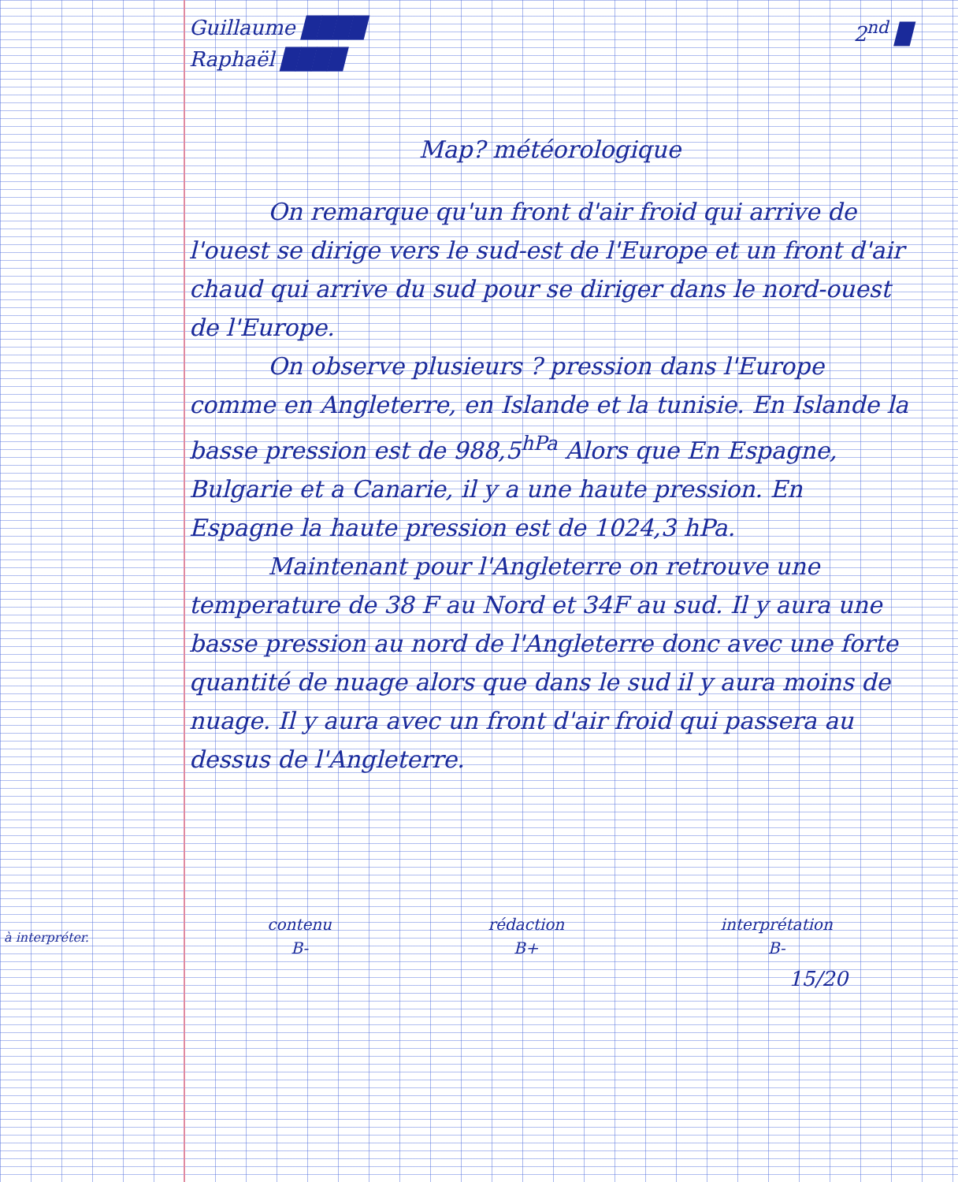à interpréter.
Guillaume ████
Raphaël ████
2<sup>nd</sup> █
Map? météorologique
On remarque qu'un front d'air froid qui arrive de l'ouest se dirige vers le sud-est de l'Europe et un front d'air chaud qui arrive du sud pour se diriger dans le nord-ouest de l'Europe.
On observe plusieurs ? pression dans l'Europe comme en Angleterre, en Islande et la tunisie. En Islande la basse pression est de 988,5<sup>hPa</sup> Alors que En Espagne, Bulgarie et a Canarie, il y a une haute pression. En Espagne la haute pression est de 1024,3 hPa.
Maintenant pour l'Angleterre on retrouve une temperature de 38 F au Nord et 34F au sud. Il y aura une basse pression au nord de l'Angleterre donc avec une forte quantité de nuage alors que dans le sud il y aura moins de nuage. Il y aura avec un front d'air froid qui passera au dessus de l'Angleterre.
contenu
B-
rédaction
B+
interprétation
B-
15/20